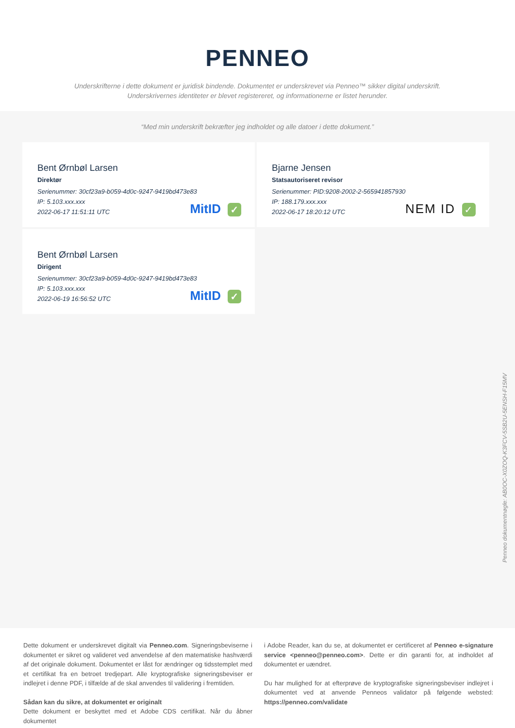PENNEO
Underskrifterne i dette dokument er juridisk bindende. Dokumentet er underskrevet via Penneo™ sikker digital underskrift.
Underskrivernes identiteter er blevet registereret, og informationerne er listet herunder.
“Med min underskrift bekræfter jeg indholdet og alle datoer i dette dokument.”
Bent Ørnbøl Larsen
Direktør
Serienummer: 30cf23a9-b059-4d0c-9247-9419bd473e83
IP: 5.103.xxx.xxx
2022-06-17 11:51:11 UTC
MitID ✓
Bjarne Jensen
Statsautoriseret revisor
Serienummer: PID:9208-2002-2-565941857930
IP: 188.179.xxx.xxx
2022-06-17 18:20:12 UTC
NEM ID ✓
Bent Ørnbøl Larsen
Dirigent
Serienummer: 30cf23a9-b059-4d0c-9247-9419bd473e83
IP: 5.103.xxx.xxx
2022-06-19 16:56:52 UTC
MitID ✓
Penneo dokumentnøgle: AB0OC-X0ZOQ-K3FCV-5SB2U-5ENSH-F15MV
Dette dokument er underskrevet digitalt via Penneo.com. Signeringsbeviserne i dokumentet er sikret og valideret ved anvendelse af den matematiske hashværdi af det originale dokument. Dokumentet er låst for ændringer og tidsstemplet med et certifikat fra en betroet tredjepart. Alle kryptografiske signeringsbeviser er indlejret i denne PDF, i tilfælde af de skal anvendes til validering i fremtiden.
Sådan kan du sikre, at dokumentet er originalt
Dette dokument er beskyttet med et Adobe CDS certifikat. Når du åbner dokumentet
i Adobe Reader, kan du se, at dokumentet er certificeret af Penneo e-signature service <penneo@penneo.com>. Dette er din garanti for, at indholdet af dokumentet er uændret.
Du har mulighed for at efterprøve de kryptografiske signeringsbeviser indlejret i dokumentet ved at anvende Penneos validator på følgende websted: https://penneo.com/validate